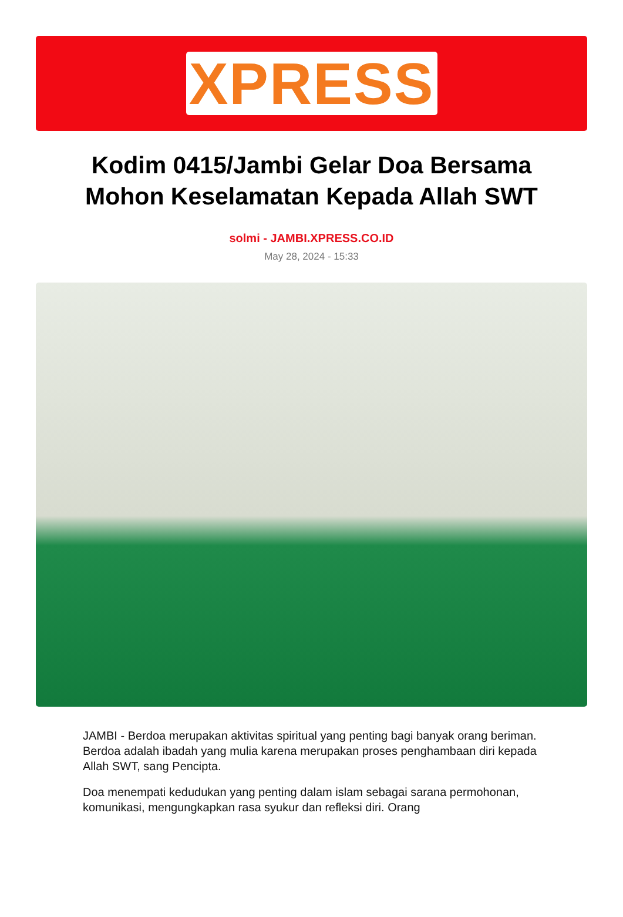XPRESS
Kodim 0415/Jambi Gelar Doa Bersama Mohon Keselamatan Kepada Allah SWT
solmi - JAMBI.XPRESS.CO.ID
May 28, 2024 - 15:33
JAMBI - Berdoa merupakan aktivitas spiritual yang penting bagi banyak orang beriman. Berdoa adalah ibadah yang mulia karena merupakan proses penghambaan diri kepada Allah SWT, sang Pencipta.
Doa menempati kedudukan yang penting dalam islam sebagai sarana permohonan, komunikasi, mengungkapkan rasa syukur dan refleksi diri. Orang